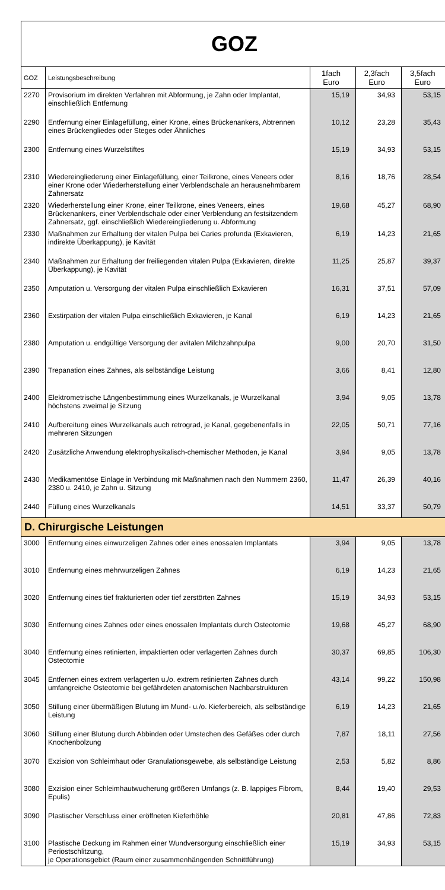GOZ
| GOZ | Leistungsbeschreibung | 1fach Euro | 2,3fach Euro | 3,5fach Euro |
| --- | --- | --- | --- | --- |
| 2270 | Provisorium im direkten Verfahren mit Abformung, je Zahn oder Implantat, einschließlich Entfernung | 15,19 | 34,93 | 53,15 |
| 2290 | Entfernung einer Einlagefüllung, einer Krone, eines Brückenankers, Abtrennen eines Brückengliedes oder Steges oder Ähnliches | 10,12 | 23,28 | 35,43 |
| 2300 | Entfernung eines Wurzelstiftes | 15,19 | 34,93 | 53,15 |
| 2310 | Wiedereingliederung einer Einlagefüllung, einer Teilkrone, eines Veneers oder einer Krone oder Wiederherstellung einer Verblendschale an herausnehmbarem Zahnersatz | 8,16 | 18,76 | 28,54 |
| 2320 | Wiederherstellung einer Krone, einer Teilkrone, eines Veneers, eines Brückenankers, einer Verblendschale oder einer Verblendung an festsitzendem Zahnersatz, ggf. einschließlich Wiedereingliederung u. Abformung | 19,68 | 45,27 | 68,90 |
| 2330 | Maßnahmen zur Erhaltung der vitalen Pulpa bei Caries profunda (Exkavieren, indirekte Überkappung), je Kavität | 6,19 | 14,23 | 21,65 |
| 2340 | Maßnahmen zur Erhaltung der freiliegenden vitalen Pulpa (Exkavieren, direkte Überkappung), je Kavität | 11,25 | 25,87 | 39,37 |
| 2350 | Amputation u. Versorgung der vitalen Pulpa einschließlich Exkavieren | 16,31 | 37,51 | 57,09 |
| 2360 | Exstirpation der vitalen Pulpa einschließlich Exkavieren, je Kanal | 6,19 | 14,23 | 21,65 |
| 2380 | Amputation u. endgültige Versorgung der avitalen Milchzahnpulpa | 9,00 | 20,70 | 31,50 |
| 2390 | Trepanation eines Zahnes, als selbständige Leistung | 3,66 | 8,41 | 12,80 |
| 2400 | Elektrometrische Längenbestimmung eines Wurzelkanals, je Wurzelkanal höchstens zweimal je Sitzung | 3,94 | 9,05 | 13,78 |
| 2410 | Aufbereitung eines Wurzelkanals auch retrograd, je Kanal, gegebenenfalls in mehreren Sitzungen | 22,05 | 50,71 | 77,16 |
| 2420 | Zusätzliche Anwendung elektrophysikalisch-chemischer Methoden, je Kanal | 3,94 | 9,05 | 13,78 |
| 2430 | Medikamentöse Einlage in Verbindung mit Maßnahmen nach den Nummern 2360, 2380 u. 2410, je Zahn u. Sitzung | 11,47 | 26,39 | 40,16 |
| 2440 | Füllung eines Wurzelkanals | 14,51 | 33,37 | 50,79 |
| D. Chirurgische Leistungen | | | | |
| 3000 | Entfernung eines einwurzeligen Zahnes oder eines enossalen Implantats | 3,94 | 9,05 | 13,78 |
| 3010 | Entfernung eines mehrwurzeligen Zahnes | 6,19 | 14,23 | 21,65 |
| 3020 | Entfernung eines tief frakturierten oder tief zerstörten Zahnes | 15,19 | 34,93 | 53,15 |
| 3030 | Entfernung eines Zahnes oder eines enossalen Implantats durch Osteotomie | 19,68 | 45,27 | 68,90 |
| 3040 | Entfernung eines retinierten, impaktierten oder verlagerten Zahnes durch Osteotomie | 30,37 | 69,85 | 106,30 |
| 3045 | Entfernen eines extrem verlagerten u./o. extrem retinierten Zahnes durch umfangreiche Osteotomie bei gefährdeten anatomischen Nachbarstrukturen | 43,14 | 99,22 | 150,98 |
| 3050 | Stillung einer übermäßigen Blutung im Mund- u./o. Kieferbereich, als selbständige Leistung | 6,19 | 14,23 | 21,65 |
| 3060 | Stillung einer Blutung durch Abbinden oder Umstechen des Gefäßes oder durch Knochenbolzung | 7,87 | 18,11 | 27,56 |
| 3070 | Exzision von Schleimhaut oder Granulationsgewebe, als selbständige Leistung | 2,53 | 5,82 | 8,86 |
| 3080 | Exzision einer Schleimhautwucherung größeren Umfangs (z. B. lappiges Fibrom, Epulis) | 8,44 | 19,40 | 29,53 |
| 3090 | Plastischer Verschluss einer eröffneten Kieferhöhle | 20,81 | 47,86 | 72,83 |
| 3100 | Plastische Deckung im Rahmen einer Wundversorgung einschließlich einer Periostschlitzung, je Operationsgebiet (Raum einer zusammenhängenden Schnittführung) | 15,19 | 34,93 | 53,15 |